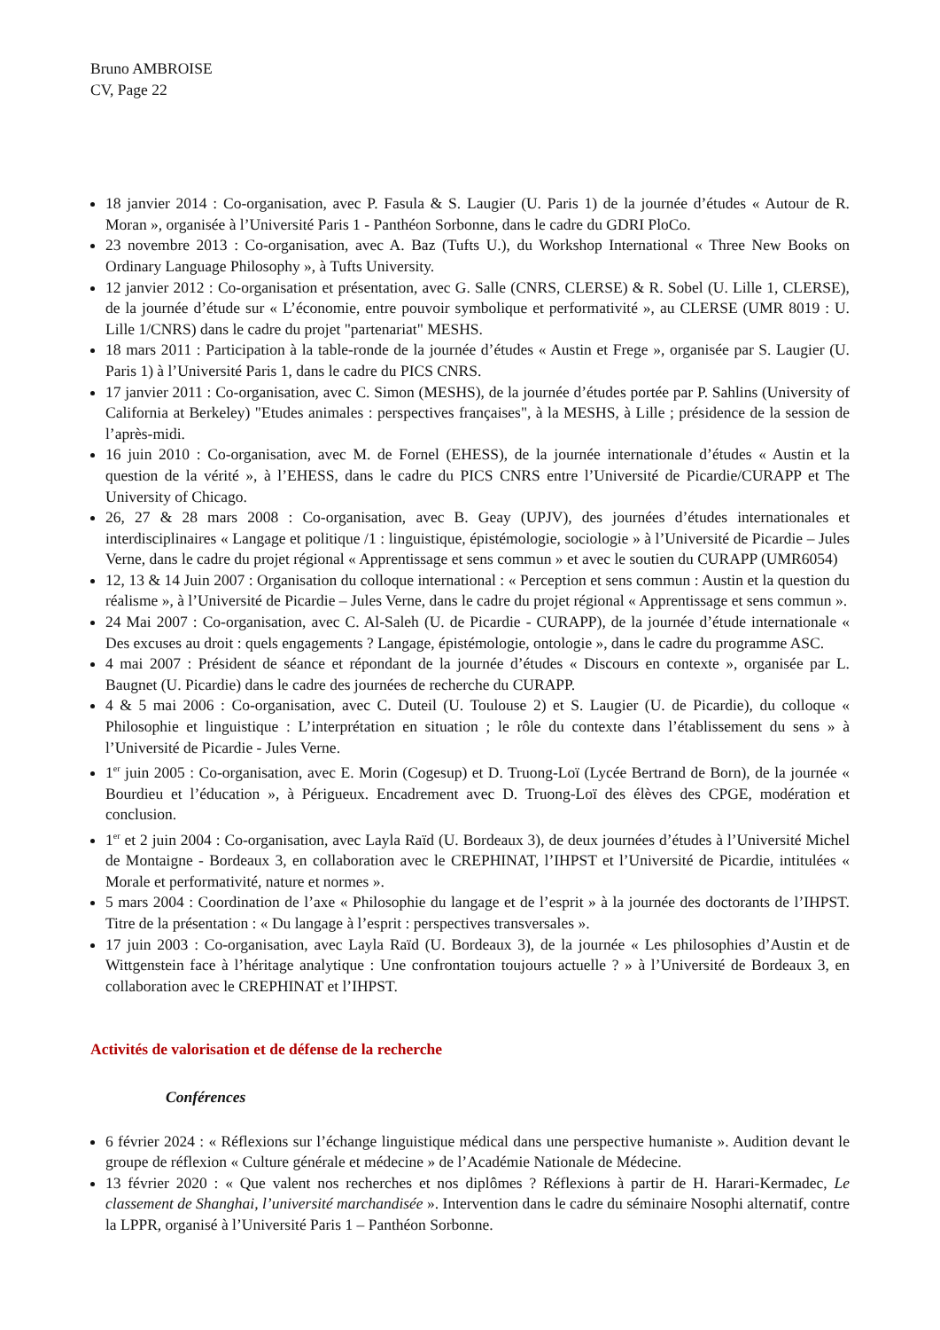Bruno AMBROISE
CV, Page 22
18 janvier 2014 : Co-organisation, avec P. Fasula & S. Laugier (U. Paris 1) de la journée d’études « Autour de R. Moran », organisée à l’Université Paris 1 - Panthéon Sorbonne, dans le cadre du GDRI PloCo.
23 novembre 2013 : Co-organisation, avec A. Baz (Tufts U.), du Workshop International « Three New Books on Ordinary Language Philosophy », à Tufts University.
12 janvier 2012 : Co-organisation et présentation, avec G. Salle (CNRS, CLERSE) & R. Sobel (U. Lille 1, CLERSE), de la journée d’étude sur « L’économie, entre pouvoir symbolique et performativité », au CLERSE (UMR 8019 : U. Lille 1/CNRS) dans le cadre du projet "partenariat" MESHS.
18 mars 2011 : Participation à la table-ronde de la journée d’études « Austin et Frege », organisée par S. Laugier (U. Paris 1) à l’Université Paris 1, dans le cadre du PICS CNRS.
17 janvier 2011 : Co-organisation, avec C. Simon (MESHS), de la journée d’études portée par P. Sahlins (University of California at Berkeley) "Etudes animales : perspectives françaises", à la MESHS, à Lille ; présidence de la session de l’après-midi.
16 juin 2010 : Co-organisation, avec M. de Fornel (EHESS), de la journée internationale d’études « Austin et la question de la vérité », à l’EHESS, dans le cadre du PICS CNRS entre l’Université de Picardie/CURAPP et The University of Chicago.
26, 27 & 28 mars 2008 : Co-organisation, avec B. Geay (UPJV), des journées d’études internationales et interdisciplinaires « Langage et politique /1 : linguistique, épistémologie, sociologie » à l’Université de Picardie – Jules Verne, dans le cadre du projet régional « Apprentissage et sens commun » et avec le soutien du CURAPP (UMR6054)
12, 13 & 14 Juin 2007 : Organisation du colloque international : « Perception et sens commun : Austin et la question du réalisme », à l’Université de Picardie – Jules Verne, dans le cadre du projet régional « Apprentissage et sens commun ».
24 Mai 2007 : Co-organisation, avec C. Al-Saleh (U. de Picardie - CURAPP), de la journée d’étude internationale « Des excuses au droit : quels engagements ? Langage, épistémologie, ontologie », dans le cadre du programme ASC.
4 mai 2007 : Président de séance et répondant de la journée d’études « Discours en contexte », organisée par L. Baugnet (U. Picardie) dans le cadre des journées de recherche du CURAPP.
4 & 5 mai 2006 : Co-organisation, avec C. Duteil (U. Toulouse 2) et S. Laugier (U. de Picardie), du colloque « Philosophie et linguistique : L’interprétation en situation ; le rôle du contexte dans l’établissement du sens » à l’Université de Picardie - Jules Verne.
1<sup>er</sup> juin 2005 : Co-organisation, avec E. Morin (Cogesup) et D. Truong-Loï (Lycée Bertrand de Born), de la journée « Bourdieu et l’éducation », à Périgueux. Encadrement avec D. Truong-Loï des élèves des CPGE, modération et conclusion.
1<sup>er</sup> et 2 juin 2004 : Co-organisation, avec Layla Raïd (U. Bordeaux 3), de deux journées d’études à l’Université Michel de Montaigne - Bordeaux 3, en collaboration avec le CREPHINAT, l’IHPST et l’Université de Picardie, intitulées « Morale et performativité, nature et normes ».
5 mars 2004 : Coordination de l’axe « Philosophie du langage et de l’esprit » à la journée des doctorants de l’IHPST. Titre de la présentation : « Du langage à l’esprit : perspectives transversales ».
17 juin 2003 : Co-organisation, avec Layla Raïd (U. Bordeaux 3), de la journée « Les philosophies d’Austin et de Wittgenstein face à l’héritage analytique : Une confrontation toujours actuelle ? » à l’Université de Bordeaux 3, en collaboration avec le CREPHINAT et l’IHPST.
Activités de valorisation et de défense de la recherche
Conférences
6 février 2024 : « Réflexions sur l’échange linguistique médical dans une perspective humaniste ». Audition devant le groupe de réflexion « Culture générale et médecine » de l’Académie Nationale de Médecine.
13 février 2020 : « Que valent nos recherches et nos diplômes ? Réflexions à partir de H. Harari-Kermadec, Le classement de Shanghai, l’université marchandisée ». Intervention dans le cadre du séminaire Nosophi alternatif, contre la LPPR, organisé à l’Université Paris 1 – Panthéon Sorbonne.